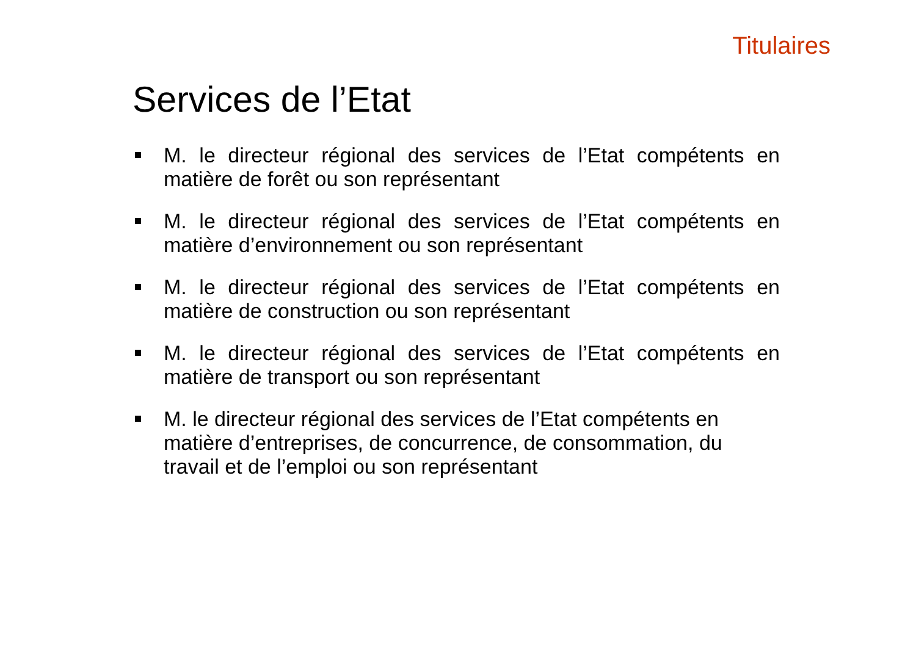Titulaires
Services de l’Etat
M. le directeur régional des services de l’Etat compétents en matière de forêt ou son représentant
M. le directeur régional des services de l’Etat compétents en matière d’environnement ou son représentant
M. le directeur régional des services de l’Etat compétents en matière de construction ou son représentant
M. le directeur régional des services de l’Etat compétents en matière de transport ou son représentant
M. le directeur régional des services de l’Etat compétents en
matière d’entreprises, de concurrence, de consommation, du
travail et de l’emploi ou son représentant